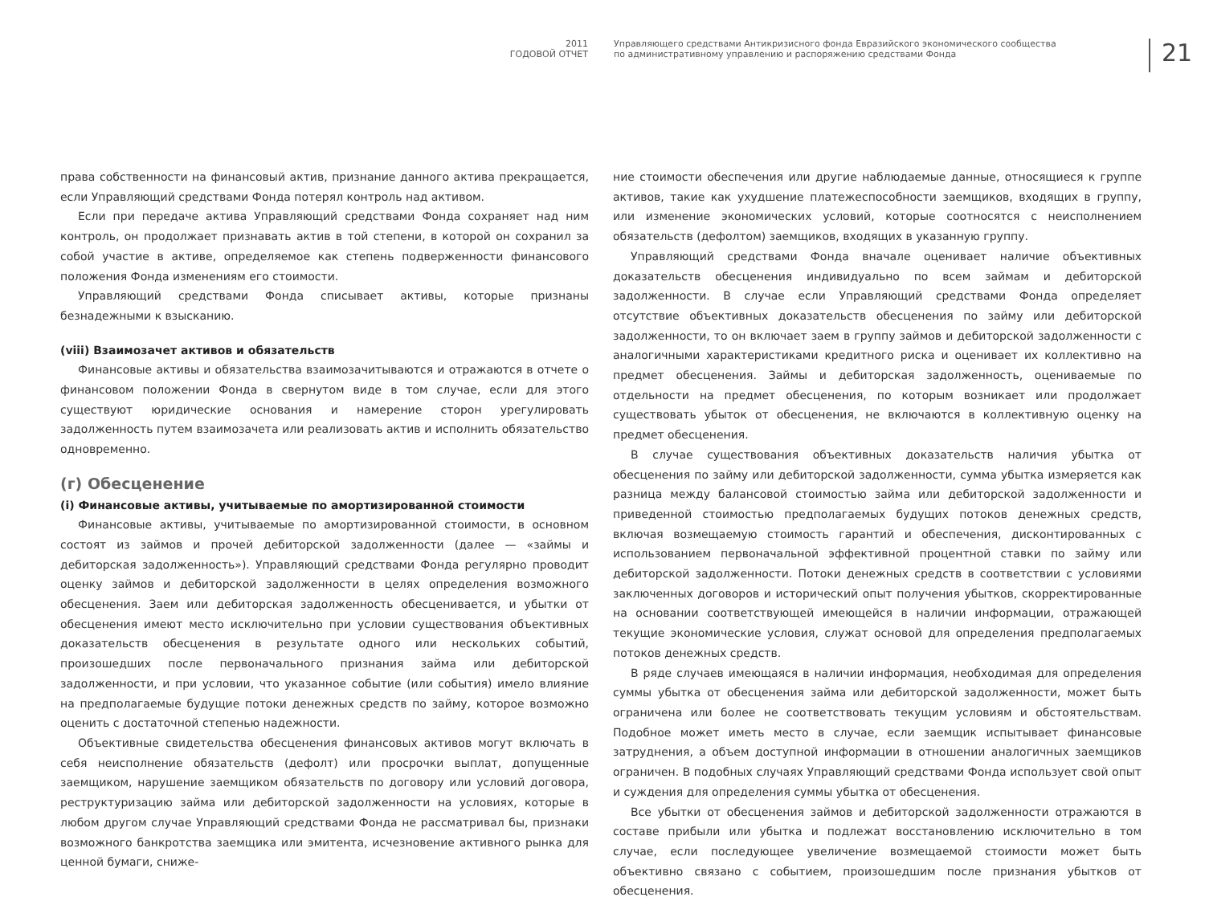2011
ГОДОВОЙ ОТЧЕТ
Управляющего средствами Антикризисного фонда Евразийского экономического сообщества
по административному управлению и распоряжению средствами Фонда
21
права собственности на финансовый актив, признание данного актива прекращается, если Управляющий средствами Фонда потерял контроль над активом.
Если при передаче актива Управляющий средствами Фонда сохраняет над ним контроль, он продолжает признавать актив в той степени, в которой он сохранил за собой участие в активе, определяемое как степень подверженности финансового положения Фонда изменениям его стоимости.
Управляющий средствами Фонда списывает активы, которые признаны безнадежными к взысканию.
(viii) Взаимозачет активов и обязательств
Финансовые активы и обязательства взаимозачитываются и отражаются в отчете о финансовом положении Фонда в свернутом виде в том случае, если для этого существуют юридические основания и намерение сторон урегулировать задолженность путем взаимозачета или реализовать актив и исполнить обязательство одновременно.
(г) Обесценение
(i) Финансовые активы, учитываемые по амортизированной стоимости
Финансовые активы, учитываемые по амортизированной стоимости, в основном состоят из займов и прочей дебиторской задолженности (далее — «займы и дебиторская задолженность»). Управляющий средствами Фонда регулярно проводит оценку займов и дебиторской задолженности в целях определения возможного обесценения. Заем или дебиторская задолженность обесценивается, и убытки от обесценения имеют место исключительно при условии существования объективных доказательств обесценения в результате одного или нескольких событий, произошедших после первоначального признания займа или дебиторской задолженности, и при условии, что указанное событие (или события) имело влияние на предполагаемые будущие потоки денежных средств по займу, которое возможно оценить с достаточной степенью надежности.
Объективные свидетельства обесценения финансовых активов могут включать в себя неисполнение обязательств (дефолт) или просрочки выплат, допущенные заемщиком, нарушение заемщиком обязательств по договору или условий договора, реструктуризацию займа или дебиторской задолженности на условиях, которые в любом другом случае Управляющий средствами Фонда не рассматривал бы, признаки возможного банкротства заемщика или эмитента, исчезновение активного рынка для ценной бумаги, сниже-
ние стоимости обеспечения или другие наблюдаемые данные, относящиеся к группе активов, такие как ухудшение платежеспособности заемщиков, входящих в группу, или изменение экономических условий, которые соотносятся с неисполнением обязательств (дефолтом) заемщиков, входящих в указанную группу.
Управляющий средствами Фонда вначале оценивает наличие объективных доказательств обесценения индивидуально по всем займам и дебиторской задолженности. В случае если Управляющий средствами Фонда определяет отсутствие объективных доказательств обесценения по займу или дебиторской задолженности, то он включает заем в группу займов и дебиторской задолженности с аналогичными характеристиками кредитного риска и оценивает их коллективно на предмет обесценения. Займы и дебиторская задолженность, оцениваемые по отдельности на предмет обесценения, по которым возникает или продолжает существовать убыток от обесценения, не включаются в коллективную оценку на предмет обесценения.
В случае существования объективных доказательств наличия убытка от обесценения по займу или дебиторской задолженности, сумма убытка измеряется как разница между балансовой стоимостью займа или дебиторской задолженности и приведенной стоимостью предполагаемых будущих потоков денежных средств, включая возмещаемую стоимость гарантий и обеспечения, дисконтированных с использованием первоначальной эффективной процентной ставки по займу или дебиторской задолженности. Потоки денежных средств в соответствии с условиями заключенных договоров и исторический опыт получения убытков, скорректированные на основании соответствующей имеющейся в наличии информации, отражающей текущие экономические условия, служат основой для определения предполагаемых потоков денежных средств.
В ряде случаев имеющаяся в наличии информация, необходимая для определения суммы убытка от обесценения займа или дебиторской задолженности, может быть ограничена или более не соответствовать текущим условиям и обстоятельствам. Подобное может иметь место в случае, если заемщик испытывает финансовые затруднения, а объем доступной информации в отношении аналогичных заемщиков ограничен. В подобных случаях Управляющий средствами Фонда использует свой опыт и суждения для определения суммы убытка от обесценения.
Все убытки от обесценения займов и дебиторской задолженности отражаются в составе прибыли или убытка и подлежат восстановлению исключительно в том случае, если последующее увеличение возмещаемой стоимости может быть объективно связано с событием, произошедшим после признания убытков от обесценения.